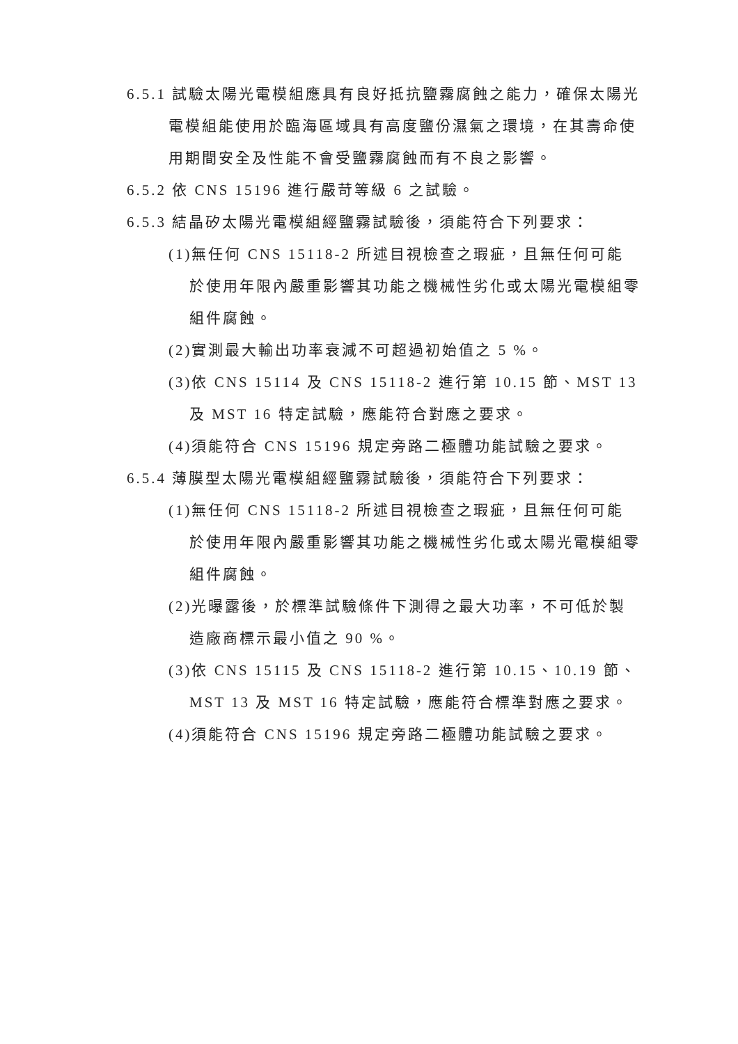6.5.1 試驗太陽光電模組應具有良好抵抗鹽霧腐蝕之能力，確保太陽光電模組能使用於臨海區域具有高度鹽份濕氣之環境，在其壽命使用期間安全及性能不會受鹽霧腐蝕而有不良之影響。
6.5.2 依 CNS 15196 進行嚴苛等級 6 之試驗。
6.5.3 結晶矽太陽光電模組經鹽霧試驗後，須能符合下列要求：
(1)無任何 CNS 15118-2 所述目視檢查之瑕疵，且無任何可能於使用年限內嚴重影響其功能之機械性劣化或太陽光電模組零組件腐蝕。
(2)實測最大輸出功率衰減不可超過初始值之 5 %。
(3)依 CNS 15114 及 CNS 15118-2 進行第 10.15 節、MST 13 及 MST 16 特定試驗，應能符合對應之要求。
(4)須能符合 CNS 15196 規定旁路二極體功能試驗之要求。
6.5.4 薄膜型太陽光電模組經鹽霧試驗後，須能符合下列要求：
(1)無任何 CNS 15118-2 所述目視檢查之瑕疵，且無任何可能於使用年限內嚴重影響其功能之機械性劣化或太陽光電模組零組件腐蝕。
(2)光曝露後，於標準試驗條件下測得之最大功率，不可低於製造廠商標示最小值之 90 %。
(3)依 CNS 15115 及 CNS 15118-2 進行第 10.15、10.19 節、MST 13 及 MST 16 特定試驗，應能符合標準對應之要求。
(4)須能符合 CNS 15196 規定旁路二極體功能試驗之要求。